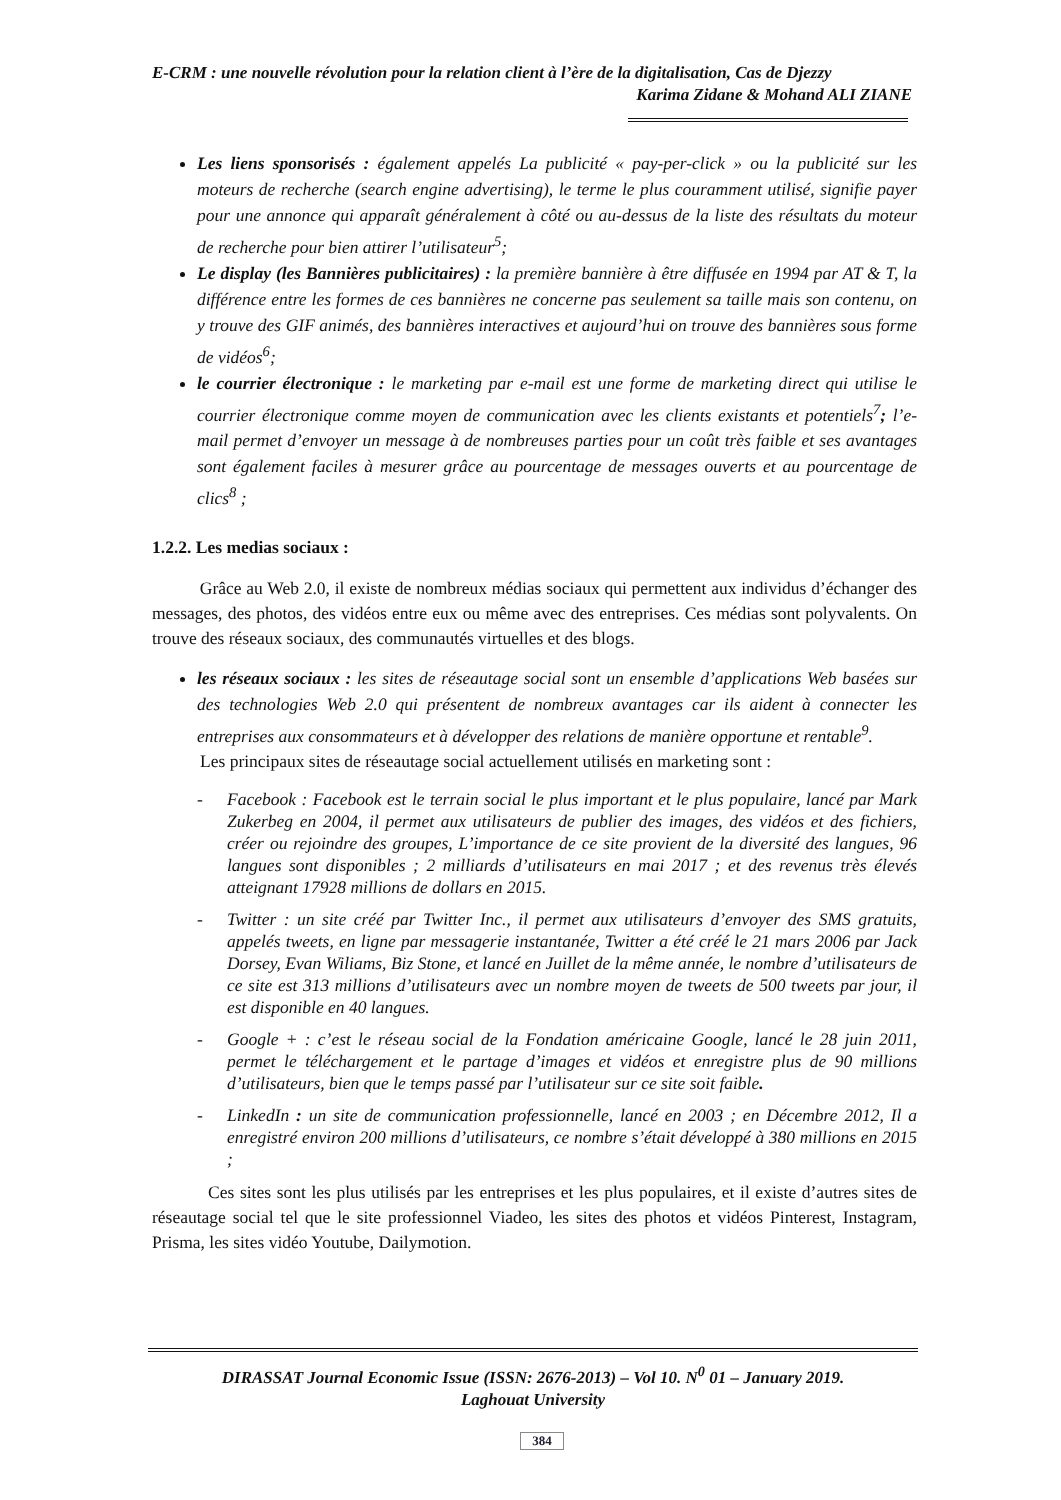E-CRM : une nouvelle révolution pour la relation client à l’ère de la digitalisation, Cas de Djezzy
Karima Zidane & Mohand ALI ZIANE
Les liens sponsorisés : également appelés La publicité « pay-per-click » ou la publicité sur les moteurs de recherche (search engine advertising), le terme le plus couramment utilisé, signifie payer pour une annonce qui apparaît généralement à côté ou au-dessus de la liste des résultats du moteur de recherche pour bien attirer l’utilisateur<sup>5</sup>;
Le display (les Bannières publicitaires) : la première bannière à être diffusée en 1994 par AT & T, la différence entre les formes de ces bannières ne concerne pas seulement sa taille mais son contenu, on y trouve des GIF animés, des bannières interactives et aujourd’hui on trouve des bannières sous forme de vidéos<sup>6</sup>;
le courrier électronique : le marketing par e-mail est une forme de marketing direct qui utilise le courrier électronique comme moyen de communication avec les clients existants et potentiels<sup>7</sup>; l’e-mail permet d’envoyer un message à de nombreuses parties pour un coût très faible et ses avantages sont également faciles à mesurer grâce au pourcentage de messages ouverts et au pourcentage de clics<sup>8</sup> ;
1.2.2. Les medias sociaux :
Grâce au Web 2.0, il existe de nombreux médias sociaux qui permettent aux individus d’échanger des messages, des photos, des vidéos entre eux ou même avec des entreprises. Ces médias sont polyvalents. On trouve des réseaux sociaux, des communautés virtuelles et des blogs.
les réseaux sociaux : les sites de réseautage social sont un ensemble d’applications Web basées sur des technologies Web 2.0 qui présentent de nombreux avantages car ils aident à connecter les entreprises aux consommateurs et à développer des relations de manière opportune et rentable<sup>9</sup>.
Les principaux sites de réseautage social actuellement utilisés en marketing sont :
- Facebook : Facebook est le terrain social le plus important et le plus populaire, lancé par Mark Zukerbeg en 2004, il permet aux utilisateurs de publier des images, des vidéos et des fichiers, créer ou rejoindre des groupes, L’importance de ce site provient de la diversité des langues, 96 langues sont disponibles ; 2 milliards d’utilisateurs en mai 2017 ; et des revenus très élevés atteignant 17928 millions de dollars en 2015.
- Twitter : un site créé par Twitter Inc., il permet aux utilisateurs d’envoyer des SMS gratuits, appelés tweets, en ligne par messagerie instantanée, Twitter a été créé le 21 mars 2006 par Jack Dorsey, Evan Wiliams, Biz Stone, et lancé en Juillet de la même année, le nombre d’utilisateurs de ce site est 313 millions d’utilisateurs avec un nombre moyen de tweets de 500 tweets par jour, il est disponible en 40 langues.
- Google + : c’est le réseau social de la Fondation américaine Google, lancé le 28 juin 2011, permet le téléchargement et le partage d’images et vidéos et enregistre plus de 90 millions d’utilisateurs, bien que le temps passé par l’utilisateur sur ce site soit faible.
- LinkedIn : un site de communication professionnelle, lancé en 2003 ; en Décembre 2012, Il a enregistré environ 200 millions d’utilisateurs, ce nombre s’était développé à 380 millions en 2015 ;
Ces sites sont les plus utilisés par les entreprises et les plus populaires, et il existe d’autres sites de réseautage social tel que le site professionnel Viadeo, les sites des photos et vidéos Pinterest, Instagram, Prisma, les sites vidéo Youtube, Dailymotion.
DIRASSAT Journal Economic Issue (ISSN: 2676-2013) – Vol 10. N<sup>0</sup> 01 – January 2019.
Laghouat University
384